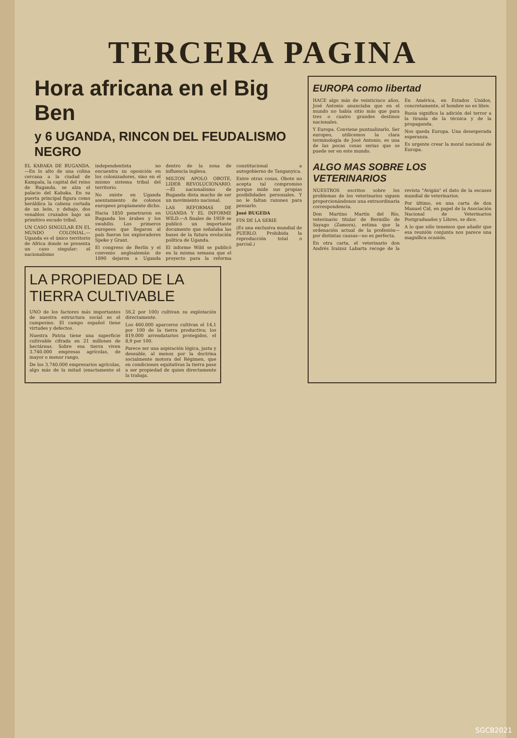TERCERA PAGINA
Hora africana en el Big Ben
y 6 UGANDA, RINCON DEL FEUDALISMO NEGRO
EL KABAKA DE BUGANDA.—En lo alto de una colina cercana a la ciudad de Kampala, la capital del reino de Buganda, se alza el palacio del Kabaka. En su puerta principal figura como heráldica la cabeza cortada de un león, y debajo, dos venablos cruzados bajo un primitivo escudo tribal.
UN CASO SINGULAR EN EL MUNDO COLONIAL.—Uganda es el único territorio de Africa donde se presenta un caso singular: el nacionalismo independentista no encuentra su oposición en los colonizadores, sino en el mismo sistema tribal del territorio.
No existe en Uganda asentamiento de colonos europeos propiamente dicho.
Hacia 1850 penetraron en Buganda los árabes y los swahilis. Los primeros europeos que llegaron al país fueron los exploradores Speke y Grant.
El congreso de Berlín y el convenio angloalemán de 1890 dejaron a Uganda dentro de la zona de influencia inglesa.
MILTON APOLO OBOTE, LIDER REVOLUCIONARIO.—El nacionalismo de Buganda dista mucho de ser un movimiento nacional.
LAS REFORMAS DE UGANDA Y EL INFORME WILD.—A finales de 1959 se publicó un importante documento que señalaba las bases de la futura evolución política de Uganda.
El informe Wild se publicó en la misma semana que el proyecto para la reforma constitucional a autogobierno de Tanganyica.
Entre otras cosas, Obote no acepta tal compromiso porque mide sus propias posibilidades personales. Y no le faltan razones para pensarlo.
José BUGEDA
FIN DE LA SERIE
(Es una exclusiva mundial de PUEBLO. Prohibida la reproducción total o parcial.)
LA PROPIEDAD DE LA TIERRA CULTIVABLE
UNO de los factores más importantes de nuestra estructura social es el campesino. El campo español tiene virtudes y defectos.
Nuestra Patria tiene una superficie cultivable cifrada en 21 millones de hectáreas. Sobre esa tierra viven 3.740.000 empresas agrícolas, de mayor o menor rango.
De los 3.740.000 empresarios agrícolas, algo más de la mitad (exactamente el 56,2 por 100) cultivan su explotación directamente.
Los 460.000 aparceros cultivan el 14,1 por 100 de la tierra productiva; los 819.000 arrendatarios protegidos, el 8,9 por 100.
Parece ser una aspiración lógica, justa y deseable, al menos por la doctrina socialmente motora del Régimen, que en condiciones equitativas la tierra pase a ser propiedad de quien directamente la trabaja.
EUROPA como libertad
HACE algo más de veinticinco años, José Antonio anunciaba que en el mundo no había sitio más que para tres o cuatro grandes destinos nacionales.
Y Europa. Conviene puntualizarlo. Ser europeo, utilicemos la clara terminología de José Antonio, es una de las pocas cosas serias que se puede ser en este mundo.
En América, en Estados Unidos, concretamente, el hombre no es libre.
Rusia significa la adición del terror a la tiranía de la técnica y de la propaganda.
Nos queda Europa. Una desesperada esperanza.
Es urgente crear la moral nacional de Europa.
ALGO MAS SOBRE LOS VETERINARIOS
NUESTROS escritos sobre los problemas de los veterinarios siguen proporcionándonos una extraordinaria correspondencia.
Don Martino Martín del Río, veterinario titular de Bermillo de Sayago (Zamora), estima que la ordenación actual de la profesión—por distintas causas—no es perfecta.
En otra carta, el veterinario don Andrés Iraizoz Labarta recoge de la revista "Avigán" el dato de la escasez mundial de veterinarios.
Por último, en una carta de don Manuel Cid, en papel de la Asociación Nacional de Veterinarios Postgraduados y Libres, se dice.
A lo que sólo tenemos que añadir que esa reunión conjunta nos parece una magnífica ocasión.
SGCB2021